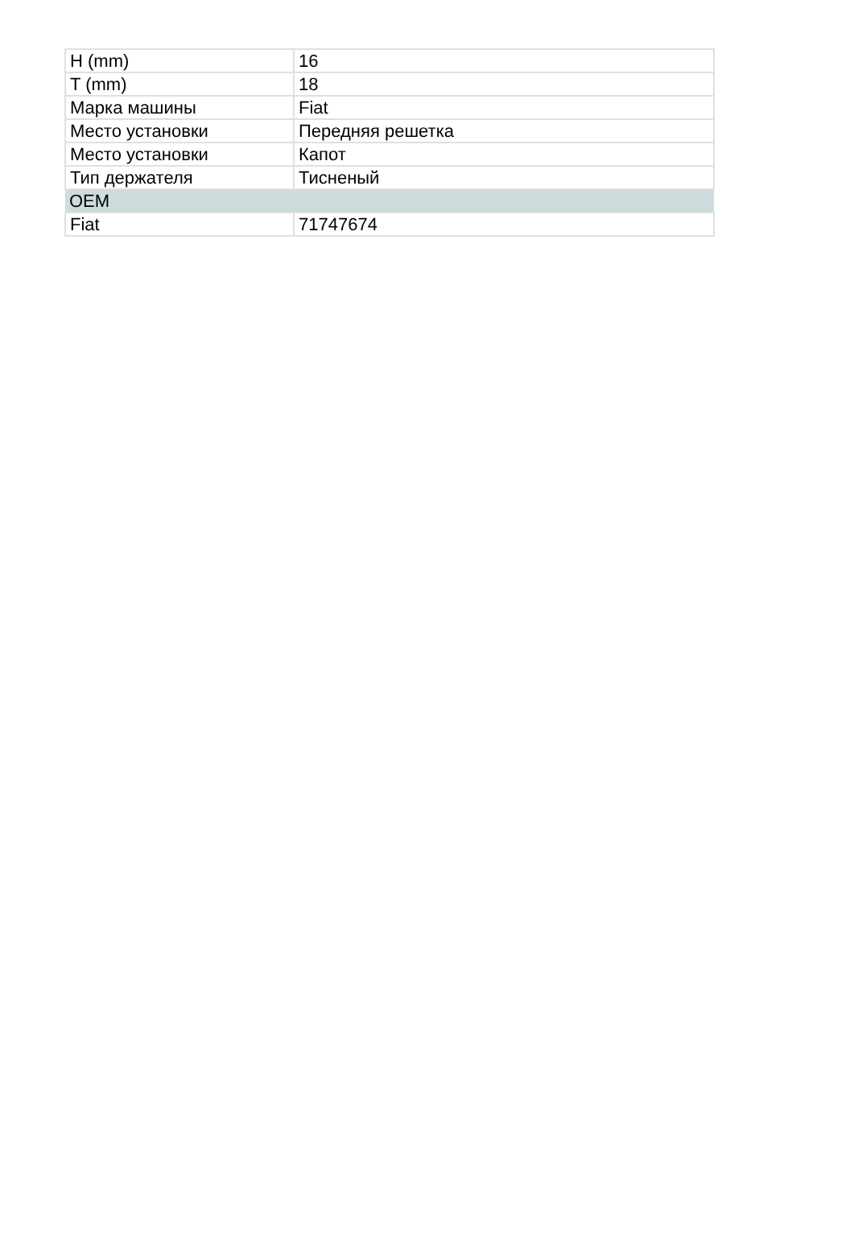| H (mm) | 16 |
| T (mm) | 18 |
| Марка машины | Fiat |
| Место установки | Передняя решетка |
| Место установки | Капот |
| Тип держателя | Тисненый |
| OEM | |
| Fiat | 71747674 |